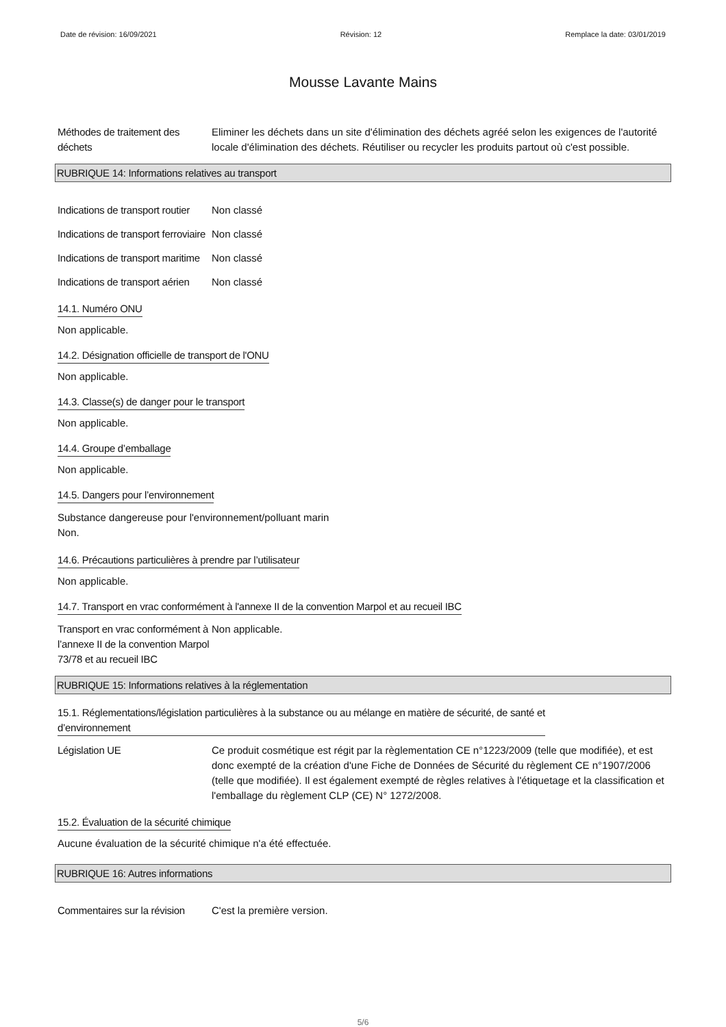Date de révision: 16/09/2021 Révision: 12 Remplace la date: 03/01/2019
Mousse Lavante Mains
Méthodes de traitement des déchets
Eliminer les déchets dans un site d'élimination des déchets agréé selon les exigences de l'autorité locale d'élimination des déchets. Réutiliser ou recycler les produits partout où c'est possible.
RUBRIQUE 14: Informations relatives au transport
Indications de transport routier
Non classé
Indications de transport ferroviaire
Non classé
Indications de transport maritime
Non classé
Indications de transport aérien
Non classé
14.1. Numéro ONU
Non applicable.
14.2. Désignation officielle de transport de l'ONU
Non applicable.
14.3. Classe(s) de danger pour le transport
Non applicable.
14.4. Groupe d’emballage
Non applicable.
14.5. Dangers pour l’environnement
Substance dangereuse pour l'environnement/polluant marin
Non.
14.6. Précautions particulières à prendre par l’utilisateur
Non applicable.
14.7. Transport en vrac conformément à l'annexe II de la convention Marpol et au recueil IBC
Transport en vrac conformément à l’annexe II de la convention Marpol 73/78 et au recueil IBC
Non applicable.
RUBRIQUE 15: Informations relatives à la réglementation
15.1. Réglementations/législation particulières à la substance ou au mélange en matière de sécurité, de santé et
d’environnement
Législation UE Ce produit cosmétique est régit par la règlementation CE n°1223/2009 (telle que modifiée), et est donc exempté de la création d'une Fiche de Données de Sécurité du règlement CE n°1907/2006 (telle que modifiée). Il est également exempté de règles relatives à l'étiquetage et la classification et l'emballage du règlement CLP (CE) N° 1272/2008.
15.2. Évaluation de la sécurité chimique
Aucune évaluation de la sécurité chimique n'a été effectuée.
RUBRIQUE 16: Autres informations
Commentaires sur la révision
C'est la première version.
5/6